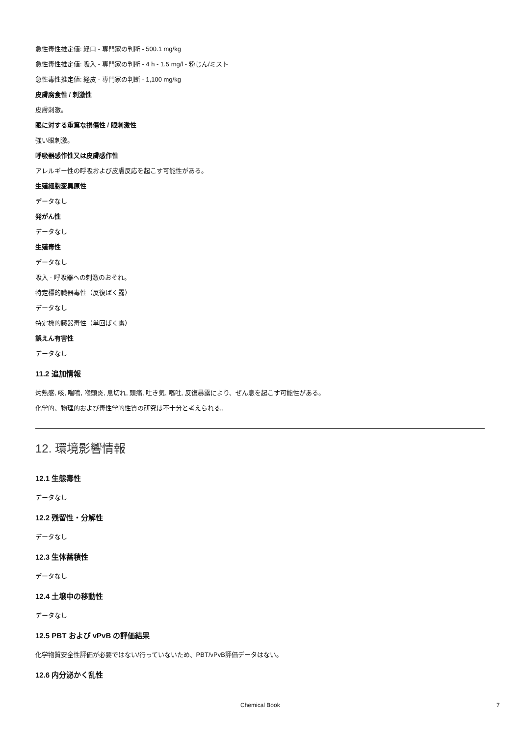急性毒性推定値: 経口 - 専門家の判断 - 500.1 mg/kg
急性毒性推定値: 吸入 - 専門家の判断 - 4 h - 1.5 mg/l - 粉じん/ミスト
急性毒性推定値: 経皮 - 専門家の判断 - 1,100 mg/kg
皮膚腐食性 / 刺激性
皮膚刺激。
眼に対する重篤な損傷性 / 眼刺激性
強い眼刺激。
呼吸器感作性又は皮膚感作性
アレルギー性の呼吸および皮膚反応を起こす可能性がある。
生殖細胞変異原性
データなし
発がん性
データなし
生殖毒性
データなし
吸入 - 呼吸器への刺激のおそれ。
特定標的臓器毒性（反復ばく露）
データなし
特定標的臓器毒性（単回ばく露）
誤えん有害性
データなし
11.2 追加情報
灼熱感, 咳, 喘鳴, 喉頭炎, 息切れ, 頭痛, 吐き気, 嘔吐, 反復暴露により、ぜん息を起こす可能性がある。
化学的、物理的および毒性学的性質の研究は不十分と考えられる。
12. 環境影響情報
12.1 生態毒性
データなし
12.2 残留性・分解性
データなし
12.3 生体蓄積性
データなし
12.4 土壌中の移動性
データなし
12.5 PBT および vPvB の評価結果
化学物質安全性評価が必要ではない/行っていないため、PBT/vPvB評価データはない。
12.6 内分泌かく乱性
Chemical Book 7